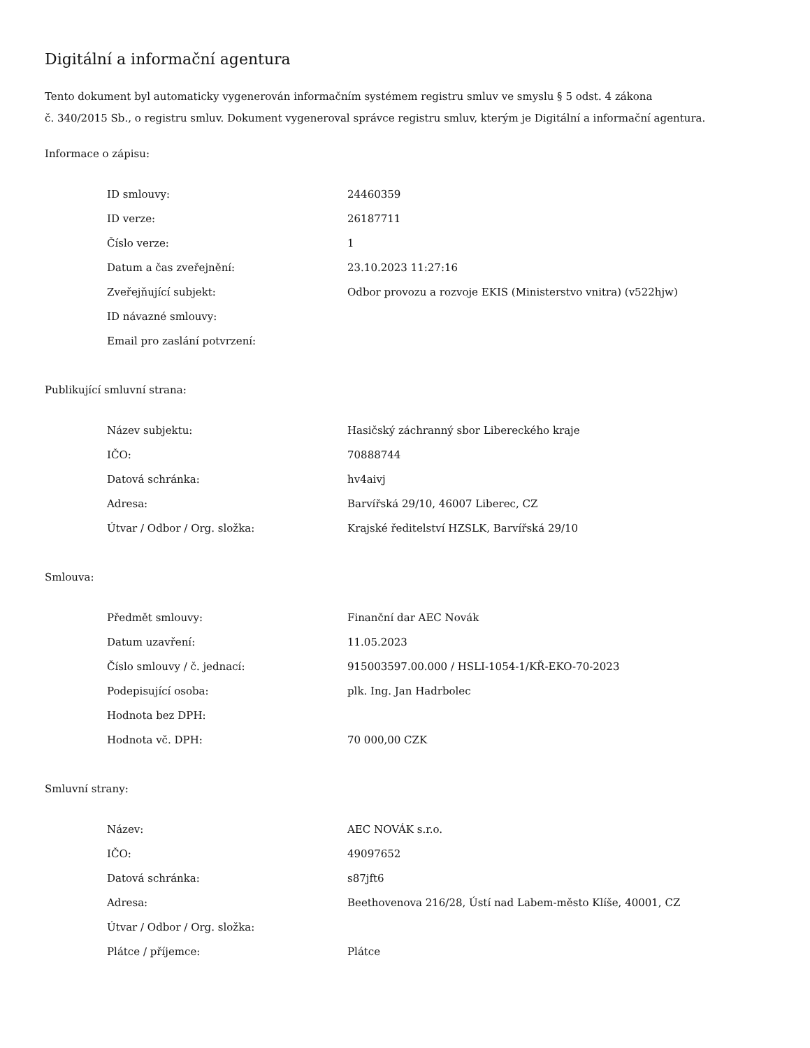Digitální a informační agentura
Tento dokument byl automaticky vygenerován informačním systémem registru smluv ve smyslu § 5 odst. 4 zákona
č. 340/2015 Sb., o registru smluv. Dokument vygeneroval správce registru smluv, kterým je Digitální a informační agentura.
Informace o zápisu:
| ID smlouvy: | 24460359 |
| ID verze: | 26187711 |
| Číslo verze: | 1 |
| Datum a čas zveřejnění: | 23.10.2023 11:27:16 |
| Zveřejňující subjekt: | Odbor provozu a rozvoje EKIS (Ministerstvo vnitra) (v522hjw) |
| ID návazné smlouvy: | |
| Email pro zaslání potvrzení: | |
Publikující smluvní strana:
| Název subjektu: | Hasičský záchranný sbor Libereckého kraje |
| IČO: | 70888744 |
| Datová schránka: | hv4aivj |
| Adresa: | Barvířská 29/10, 46007 Liberec, CZ |
| Útvar / Odbor / Org. složka: | Krajské ředitelství HZSLK, Barvířská 29/10 |
Smlouva:
| Předmět smlouvy: | Finanční dar AEC Novák |
| Datum uzavření: | 11.05.2023 |
| Číslo smlouvy / č. jednací: | 915003597.00.000 / HSLI-1054-1/KŘ-EKO-70-2023 |
| Podepisující osoba: | plk. Ing. Jan Hadrbolec |
| Hodnota bez DPH: | |
| Hodnota vč. DPH: | 70 000,00 CZK |
Smluvní strany:
| Název: | AEC NOVÁK s.r.o. |
| IČO: | 49097652 |
| Datová schránka: | s87jft6 |
| Adresa: | Beethovenova 216/28, Ústí nad Labem-město Klíše, 40001, CZ |
| Útvar / Odbor / Org. složka: | |
| Plátce / příjemce: | Plátce |